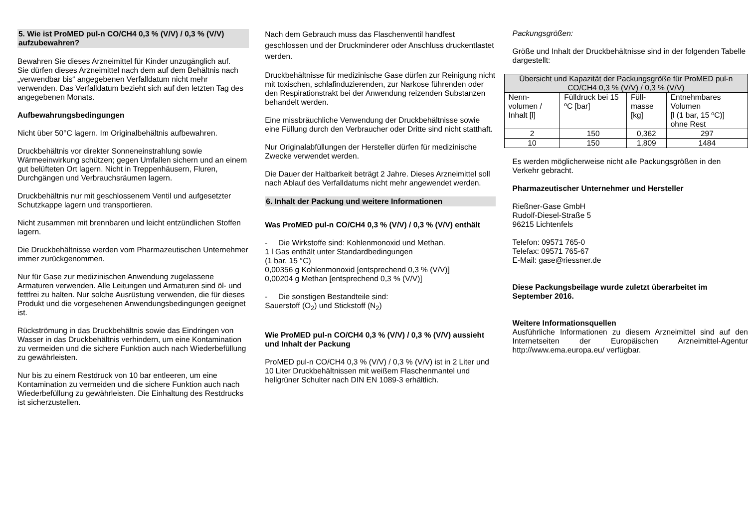5. Wie ist ProMED pul-n CO/CH4 0,3 % (V/V) / 0,3 % (V/V) aufzubewahren?
Bewahren Sie dieses Arzneimittel für Kinder unzugänglich auf.
Sie dürfen dieses Arzneimittel nach dem auf dem Behältnis nach „verwendbar bis“ angegebenen Verfalldatum nicht mehr verwenden. Das Verfalldatum bezieht sich auf den letzten Tag des angegebenen Monats.
Aufbewahrungsbedingungen
Nicht über 50°C lagern. Im Originalbehältnis aufbewahren.
Druckbehältnis vor direkter Sonneneinstrahlung sowie Wärmeeinwirkung schützen; gegen Umfallen sichern und an einem gut belüfteten Ort lagern. Nicht in Treppenhäusern, Fluren, Durchgängen und Verbrauchsräumen lagern.
Druckbehältnis nur mit geschlossenem Ventil und aufgesetzter Schutzkappe lagern und transportieren.
Nicht zusammen mit brennbaren und leicht entzündlichen Stoffen lagern.
Die Druckbehältnisse werden vom Pharmazeutischen Unternehmer immer zurückgenommen.
Nur für Gase zur medizinischen Anwendung zugelassene Armaturen verwenden. Alle Leitungen und Armaturen sind öl- und fettfrei zu halten. Nur solche Ausrüstung verwenden, die für dieses Produkt und die vorgesehenen Anwendungsbedingungen geeignet ist.
Rückströmung in das Druckbehältnis sowie das Eindringen von Wasser in das Druckbehältnis verhindern, um eine Kontamination zu vermeiden und die sichere Funktion auch nach Wiederbefüllung zu gewährleisten.
Nur bis zu einem Restdruck von 10 bar entleeren, um eine Kontamination zu vermeiden und die sichere Funktion auch nach Wiederbefüllung zu gewährleisten. Die Einhaltung des Restdrucks ist sicherzustellen.
Nach dem Gebrauch muss das Flaschenventil handfest geschlossen und der Druckminderer oder Anschluss druckentlastet werden.
Druckbehältnisse für medizinische Gase dürfen zur Reinigung nicht mit toxischen, schlafinduzierenden, zur Narkose führenden oder den Respirationstrakt bei der Anwendung reizenden Substanzen behandelt werden.
Eine missbräuchliche Verwendung der Druckbehältnisse sowie eine Füllung durch den Verbraucher oder Dritte sind nicht statthaft.
Nur Originalabfüllungen der Hersteller dürfen für medizinische Zwecke verwendet werden.
Die Dauer der Haltbarkeit beträgt 2 Jahre. Dieses Arzneimittel soll nach Ablauf des Verfalldatums nicht mehr angewendet werden.
6. Inhalt der Packung und weitere Informationen
Was ProMED pul-n CO/CH4 0,3 % (V/V) / 0,3 % (V/V) enthält
- Die Wirkstoffe sind: Kohlenmonoxid und Methan.
1 l Gas enthält unter Standardbedingungen
(1 bar, 15 °C)
0,00356 g Kohlenmonoxid [entsprechend 0,3 % (V/V)]
0,00204 g Methan [entsprechend 0,3 % (V/V)]
- Die sonstigen Bestandteile sind:
Sauerstoff (O<sub>2</sub>) und Stickstoff (N<sub>2</sub>)
Wie ProMED pul-n CO/CH4 0,3 % (V/V) / 0,3 % (V/V) aussieht und Inhalt der Packung
ProMED pul-n CO/CH4 0,3 % (V/V) / 0,3 % (V/V) ist in 2 Liter und 10 Liter Druckbehältnissen mit weißem Flaschenmantel und hellgrüner Schulter nach DIN EN 1089-3 erhältlich.
Packungsgrößen:
Größe und Inhalt der Druckbehältnisse sind in der folgenden Tabelle dargestellt:
| Übersicht und Kapazität der Packungsgröße für ProMED pul-n CO/CH4 0,3 % (V/V) / 0,3 % (V/V) | | | |
| --- | --- | --- | --- |
| Nenn- volumen / Inhalt [l] | Fülldruck bei 15 ºC [bar] | Füll- masse [kg] | Entnehmbares Volumen [l (1 bar, 15 ºC)] ohne Rest |
| 2 | 150 | 0,362 | 297 |
| 10 | 150 | 1,809 | 1484 |
Es werden möglicherweise nicht alle Packungsgrößen in den Verkehr gebracht.
Pharmazeutischer Unternehmer und Hersteller
Rießner-Gase GmbH
Rudolf-Diesel-Straße 5
96215 Lichtenfels
Telefon: 09571 765-0
Telefax: 09571 765-67
E-Mail: gase@riessner.de
Diese Packungsbeilage wurde zuletzt überarbeitet im September 2016.
Weitere Informationsquellen
Ausführliche Informationen zu diesem Arzneimittel sind auf den Internetseiten der Europäischen Arzneimittel-Agentur http://www.ema.europa.eu/ verfügbar.